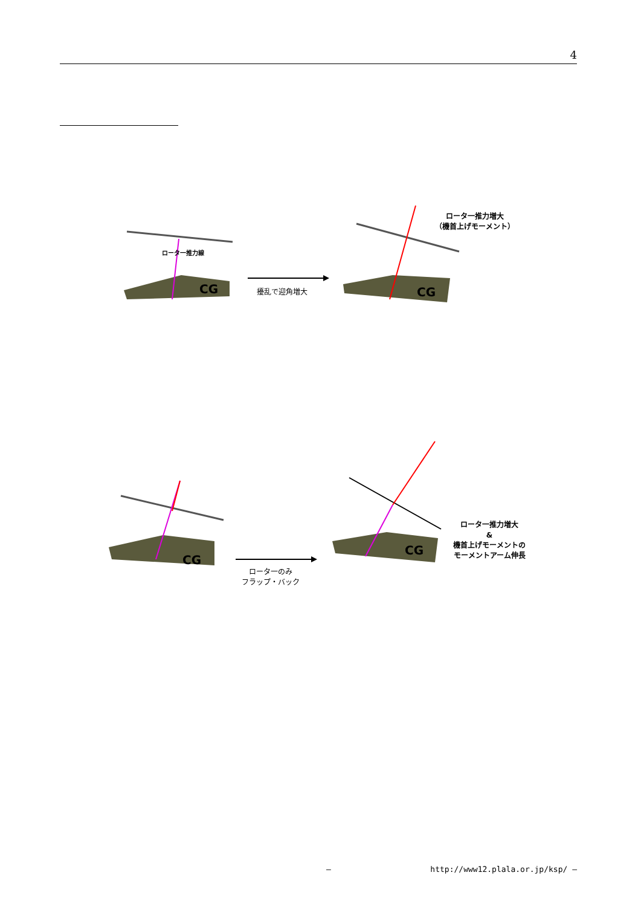4
CG CG
擾乱で迎角増大
ロータ一推力増大
（機首上げモーメント）
ロータ一推力線
CG
CG
ロータ一のみ
フラップ・バック
ロータ一推力増大
&
機首上げモーメントの
モーメントアーム伸長
— http://www12.plala.or.jp/ksp/ —